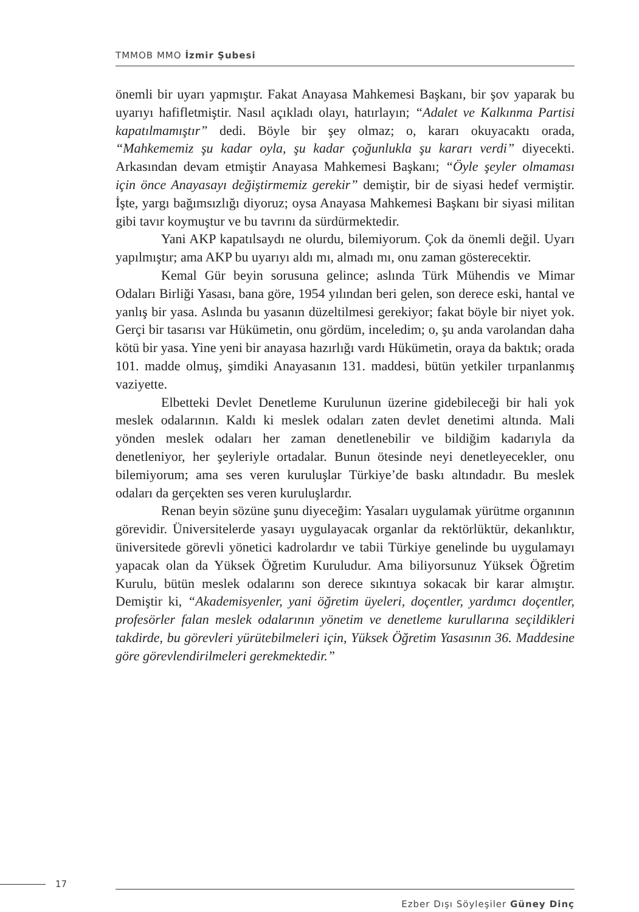TMMOB MMO İzmir Şubesi
önemli bir uyarı yapmıştır. Fakat Anayasa Mahkemesi Başkanı, bir şov yaparak bu uyarıyı hafifletmiştir. Nasıl açıkladı olayı, hatırlayın; “Adalet ve Kalkınma Partisi kapatılmamıştır” dedi. Böyle bir şey olmaz; o, kararı okuyacaktı orada, “Mahkememiz şu kadar oyla, şu kadar çoğunlukla şu kararı verdi” diyecekti. Arkasından devam etmiştir Anayasa Mahkemesi Başkanı; “Öyle şeyler olmaması için önce Anayasayı değiştirmemiz gerekir” demiştir, bir de siyasi hedef vermiştir. İşte, yargı bağımsızlığı diyoruz; oysa Anayasa Mahkemesi Başkanı bir siyasi militan gibi tavır koymuştur ve bu tavrını da sürdürmektedir.
Yani AKP kapatılsaydı ne olurdu, bilemiyorum. Çok da önemli değil. Uyarı yapılmıştır; ama AKP bu uyarıyı aldı mı, almadı mı, onu zaman gösterecektir.
Kemal Gür beyin sorusuna gelince; aslında Türk Mühendis ve Mimar Odaları Birliği Yasası, bana göre, 1954 yılından beri gelen, son derece eski, hantal ve yanlış bir yasa. Aslında bu yasanın düzeltilmesi gerekiyor; fakat böyle bir niyet yok. Gerçi bir tasarısı var Hükümetin, onu gördüm, inceledim; o, şu anda varolandan daha kötü bir yasa. Yine yeni bir anayasa hazırlığı vardı Hükümetin, oraya da baktık; orada 101. madde olmuş, şimdiki Anayasanın 131. maddesi, bütün yetkiler tırpanlanmış vaziyette.
Elbetteki Devlet Denetleme Kurulunun üzerine gidebileceği bir hali yok meslek odalarının. Kaldı ki meslek odaları zaten devlet denetimi altında. Mali yönden meslek odaları her zaman denetlenebilir ve bildiğim kadarıyla da denetleniyor, her şeyleriyle ortadalar. Bunun ötesinde neyi denetleyecekler, onu bilemiyorum; ama ses veren kuruluşlar Türkiye’de baskı altındadır. Bu meslek odaları da gerçekten ses veren kuruluşlardır.
Renan beyin sözüne şunu diyeceğim: Yasaları uygulamak yürütme organının görevidir. Üniversitelerde yasayı uygulayacak organlar da rektörlüktür, dekanlıktır, üniversitede görevli yönetici kadrolardır ve tabii Türkiye genelinde bu uygulamayı yapacak olan da Yüksek Öğretim Kuruludur. Ama biliyorsunuz Yüksek Öğretim Kurulu, bütün meslek odalarını son derece sıkıntıya sokacak bir karar almıştır. Demiştir ki, “Akademisyenler, yani öğretim üyeleri, doçentler, yardımcı doçentler, profesörler falan meslek odalarının yönetim ve denetleme kurullarına seçildikleri takdirde, bu görevleri yürütebilmeleri için, Yüksek Öğretim Yasasının 36. Maddesine göre görevlendirilmeleri gerekmektedir.”
17
Ezber Dışı Söyleşiler Güney Dinç